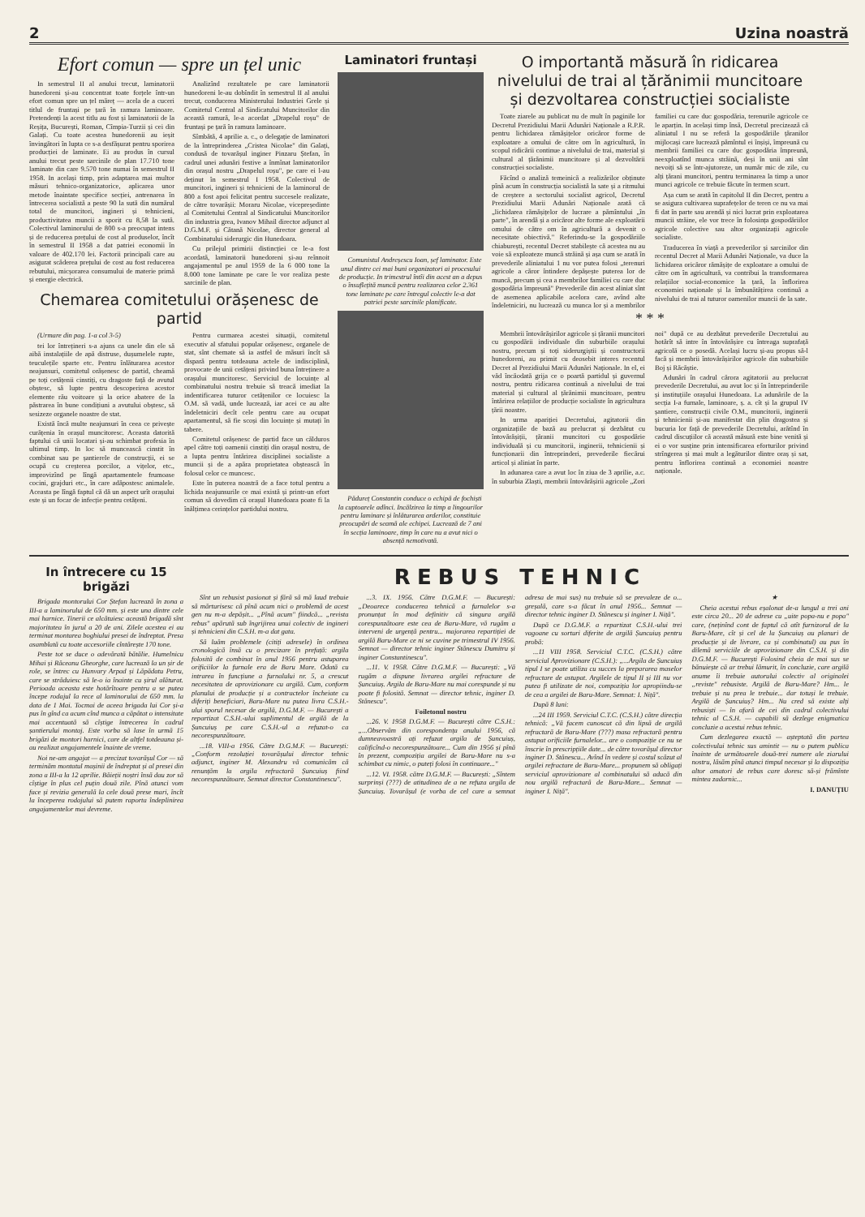2 Uzina noastră
Efort comun — spre un țel unic
In semestrul II al anului trecut, laminatorii hunedoreni și-au concentrat toate forțele într-un efort comun spre un țel măreț — acela de a cuceri titlul de fruntași pe țară în ramura laminoare. Pretendenți la acest titlu au fost și laminatorii de la Reșița, București, Roman, Cîmpia-Turzii și cei din Galați. Cu toate acestea hunedorenii au ieșit învingători în lupta ce s-a desfășurat pentru sporirea producției de laminate. Ei au produs în cursul anului trecut peste sarcinile de plan 17.710 tone laminate din care 9.570 tone numai în semestrul II 1958. In același timp, prin adaptarea mai multor măsuri tehnico-organizatorice, aplicarea unor metode înaintate specifice secției, antrenarea în întrecerea socialistă a peste 90 la sută din numărul total de muncitori, ingineri și tehnicieni, productivitatea muncii a sporit cu 8,58 la sută. Colectivul laminorului de 800 s-a preocupat intens și de reducerea prețului de cost al produselor, încît în semestrul II 1958 a dat patriei economii în valoare de 402.170 lei. Factorii principali care au asigurat scăderea prețului de cost au fost reducerea rebutului, micșorarea consumului de materie primă și energie electrică.
Analizînd rezultatele pe care laminatorii hunedoreni le-au dobîndit în semestrul II al anului trecut, conducerea Ministerului Industriei Grele și Comitetul Central al Sindicatului Muncitorilor din această ramură, le-a acordat „Drapelul roșu" de fruntași pe țară în ramura laminoare.
Sîmbătă, 4 aprilie a. c., o delegație de laminatori de la întreprinderea „Cristea Nicolae" din Galați, condusă de tovarășul inginer Pinzaru Ștefan, în cadrul unei adunări festive a înmînat laminatorilor din orașul nostru „Drapelul roșu", pe care ei l-au deținut în semestrul I 1958. Colectivul de muncitori, ingineri și tehnicieni de la laminorul de 800 a fost apoi felicitat pentru succesele realizate, de către tovarășii: Moraru Nicolae, vicepreședinte al Comitetului Central al Sindicatului Muncitorilor din industria grea, Ivanov Mihail director adjunct al D.G.M.F. și Cătană Nicolae, director general al Combinatului siderurgic din Hunedoara.
Cu prilejul primirii distincției ce le-a fost acordată, laminatorii hunedoreni și-au reînnoit angajamentul pe anul 1959 de la 6 000 tone la 8.000 tone laminate pe care le vor realiza peste sarcinile de plan.
Chemarea comitetului orășenesc de partid
(Urmare din pag. 1-a col 3-5)
tei lor întrețineri s-a ajuns ca unele din ele să aibă instalațiile de apă distruse, dușumelele rupte, teuculețile sparte etc. Pentru înlăturarea acestor neajunsuri, comitetul orășenesc de partid, cheamă pe toți cetățenii cinstiți, cu dragoste față de avutul obștesc, să lupte pentru descoperirea acestor elemente rău voitoare și la orice abatere de la păstrarea în bune condițiuni a avutului obștesc, să sesizeze organele noastre de stat.
Există încă multe neajunsuri în ceea ce privește curățenia în orașul muncitoresc. Aceasta datorită faptului că unii locatari și-au schimbat profesia în ultimul timp. In loc să muncească cinstit în combinat sau pe șantierele de construcții, ei se ocupă cu creșterea porcilor, a vițelor, etc., improvizînd pe lîngă apartamentele frumoase cocini, grajduri etc., în care adăpostesc animalele. Aceasta pe lîngă faptul că dă un aspect urît orașului este și un focar de infecție pentru cetățeni.
Pentru curmarea acestei situații, comitetul executiv al sfatului popular orășenesc, organele de stat, sînt chemate să ia astfel de măsuri încît să dispară pentru totdeauna actele de indisciplină, provocate de unii cetățeni privind buna întreținere a orașului muncitoresc. Serviciul de locuințe al combinatului nostru trebuie să treacă imediat la indentificarea tuturor cetățenilor ce locuiesc la O.M. să vadă, unde lucrează, iar acei ce au alte îndeletniciri decît cele pentru care au ocupat apartamentul, să fie scoși din locuințe și mutați în tabere.
Comitetul orășenesc de partid face un călduros apel către toți oamenii cinstiți din orașul nostru, de a lupta pentru întărirea disciplinei socialiste a muncii și de a apăra proprietatea obștească în folosul celor ce muncesc.
Este în puterea noastră de a face totul pentru a lichida neajunsurile ce mai există și printr-un efort comun să dovedim că orașul Hunedoara poate fi la înălțimea cerințelor partidului nostru.
Laminatori fruntași
Comunistul Andreșescu Ioan, șef laminator. Este unul dintre cei mai buni organizatori ai procesului de producție. In trimestrul întîi din acest an a depus o însuflețită muncă pentru realizarea celor 2.361 tone laminate pe care întregul colectiv le-a dat patriei peste sarcinile planificate.
Pădureț Constantin conduce o echipă de fochiști la cuptoarele adînci. Incălzirea la timp a lingourilor pentru laminare și înlăturarea arderilor, constituie preocupări de seamă ale echipei. Lucrează de 7 ani în secția laminoare, timp în care nu a avut nici o absență nemotivată.
O importantă măsură în ridicarea nivelului de trai al țărănimii muncitoare și dezvoltarea construcției socialiste
Toate ziarele au publicat nu de mult în paginile lor Decretul Prezidiului Marii Adunări Naționale a R.P.R. pentru lichidarea rămășițelor oricăror forme de exploatare a omului de către om în agricultură, în scopul ridicării continue a nivelului de trai, material și cultural al țărănimii muncitoare și al dezvoltării construcției socialiste.
Făcînd o analiză temeinică a realizărilor obținute pînă acum în construcția socialistă la sate și a ritmului de creștere a sectorului socialist agricol, Decretul Prezidiului Marii Adunări Naționale arată că „lichidarea rămășițelor de lucrare a pămîntului „în parte", în arendă și a oricăror alte forme ale exploatării omului de către om în agricultură a devenit o necesitate obiectivă." Referindu-se la gospodăriile chiaburești, recentul Decret stabilește că acestea nu au voie să exploateze muncă străină și așa cum se arată în prevederile aliniatului 1 nu vor putea folosi „terenuri agricole a căror întindere depășește puterea lor de muncă, precum și cea a membrilor familiei cu care duc gospodăria împreună" Prevederile din acest aliniat sînt de asemenea aplicabile acelora care, avînd alte îndeletniciri, nu lucrează cu munca lor și a membrilor familiei cu care duc gospodăria, terenurile agricole ce le aparțin. In același timp însă, Decretul precizează că aliniatul I nu se referă la gospodăriile țăranilor mijlocași care lucrează pămîntul ei înșiși, împreună cu membrii familiei cu care duc gospodăria împreună, neexploatînd munca străină, deși în unii ani sînt nevoiți să se într-ajutoreze, un număr mic de zile, cu alți țărani muncitori, pentru terminarea la timp a unor munci agricole ce trebuie făcute în termen scurt.
Așa cum se arată în capitolul II din Decret, pentru a se asigura cultivarea suprafețelor de teren ce nu va mai fi dat în parte sau arendă și nici lucrat prin exploatarea muncii străine, ele vor trece în folosința gospodăriilor agricole colective sau altor organizații agricole socialiste.
Traducerea în viață a prevederilor și sarcinilor din recentul Decret al Marii Adunări Naționale, va duce la lichidarea oricăror rămășițe de exploatare a omului de către om în agricultură, va contribui la transformarea relațiilor social-economice la țară, la înflorirea economiei naționale și la îmbunătățirea continuă a nivelului de trai al tuturor oamenilor muncii de la sate.
* * *
Membrii întovărășirilor agricole și țăranii muncitori cu gospodării individuale din suburbiile orașului nostru, precum și toți siderurgiștii și constructorii hunedoreni, au primit cu deosebit interes recentul Decret al Prezidiului Marii Adunări Naționale. In el, ei văd încăodată grija ce o poartă partidul și guvernul nostru, pentru ridicarea continuă a nivelului de trai material și cultural al țărănimii muncitoare, pentru întărirea relațiilor de producție socialiste în agricultura țării noastre.
In urma apariției Decretului, agitatorii din organizațiile de bază au prelucrat și dezbătut cu întovărășiții, țăranii muncitori cu gospodărie individuală și cu muncitorii, inginerii, tehnicienii și funcționarii din întreprinderi, prevederile fiecărui articol și aliniat în parte.
In adunarea care a avut loc în ziua de 3 aprilie, a.c. în suburbia Zlaști, membrii întovărășirii agricole „Zori noi" după ce au dezbătut prevederile Decretului au hotărît să intre în întovărășire cu întreaga suprafață agricolă ce o posedă. Același lucru și-au propus să-l facă și membrii întovărășirilor agricole din suburbiile Boj și Răcăștie.
Adunări în cadrul cărora agitatorii au prelucrat prevederile Decretului, au avut loc și în întreprinderile și instituțiile orașului Hunedoara. La adunările de la secția I-a furnale, laminoare, ș. a. cît și la grupul IV șantiere, construcții civile O.M., muncitorii, inginerii și tehnicienii și-au manifestat din plin dragostea și bucuria lor față de prevederile Decretului, arătînd în cadrul discuțiilor că această măsură este bine venită și ei o vor susține prin intensificarea eforturilor privind strîngerea și mai mult a legăturilor dintre oraș și sat, pentru înflorirea continuă a economiei noastre naționale.
In întrecere cu 15 brigăzi
Brigada montorului Cor Ștefan lucrează în zona a III-a a laminorului de 650 mm. și este una dintre cele mai harnice. Tinerii ce alcătuiesc această brigadă sînt majoritatea în jurul a 20 de ani. Zilele acestea ei au terminat montarea boghiului presei de îndreptat. Presa asamblată cu toate accesoriile cîntărește 170 tone.
Peste tot se duce o adevărată bătălie. Humelnicu Mihai și Răceanu Gheorghe, care lucrează la un șir de role, se întrec cu Hunvary Arpad și Lăpădatu Petru, care se străduiesc să le-o ia înainte cu șirul alăturat. Perioada aceasta este hotărîtoare pentru a se putea începe rodajul la rece al laminorului de 650 mm. la data de 1 Mai. Tocmai de aceea brigada lui Cor și-a pus în gînd ca acum cînd munca a căpătat o intensitate mai accentuată să cîștige întrecerea în cadrul șantierului montaj. Este vorba să lase în urmă 15 brigăzi de montori harnici, care de altfel totdeauna și-au realizat angajamentele înainte de vreme.
Noi ne-am angajat — a precizat tovarășul Cor — să terminăm montatul mașinii de îndreptat și al presei din zona a III-a la 12 aprilie. Băieții noștri însă dau zor să cîștige în plus cel puțin două zile. Pînă atunci vom face și revizia generală la cele două prese mari, încît la începerea rodajului să putem raporta îndeplinirea angajamentelor mai devreme.
REBUS TEHNIC
Sînt un rebusist pasionat și fără să mă laud trebuie să mărturisesc că pînă acum nici o problemă de acest gen nu m-a depășit... „Pînă acum" fiindcă... „revista rebus" apărută sub îngrijirea unui colectiv de ingineri și tehnicieni din C.S.H. m-a dat gata.
Să luăm problemele (citiți adresele) în ordinea cronologică însă cu o precizare în prefață: argila folosită de combinat în anul 1956 pentru astuparea orificiilor la furnale era de Baru Mare. Odată cu intrarea în funcțiune a furnalului nr. 5, a crescut necesitatea de aprovizionare cu argilă. Cum, conform planului de producție și a contractelor încheiate cu diferiți beneficiari, Baru-Mare nu putea livra C.S.H.-ului sporul necesar de argilă, D.G.M.F. — București a repartizat C.S.H.-ului suplimentul de argilă de la Șuncuiuș pe care C.S.H.-ul a refuzat-o ca necorespunzătoare.
...18. VIII-a 1956. Către D.G.M.F. — București: „Conform rezoluției tovarășului director tehnic adjunct, inginer M. Alexandru vă comunicăm că renunțăm la argila refractară Șuncuiuș fiind necorespunzătoare. Semnat director Constantinescu".
...3. IX. 1956. Către D.G.M.F. — București: „Deoarece conducerea tehnică a furnalelor s-a pronunțat în mod definitiv că singura argilă corespunzătoare este cea de Baru-Mare, vă rugăm a interveni de urgență pentru... majorarea repartiției de argilă Baru-Mare ce ni se cuvine pe trimestrul IV 1956. Semnat — director tehnic inginer Stănescu Dumitru și inginer Constantinescu".
...11. V. 1958. Către D.G.M.F. — București: „Vă rugăm a dispune livrarea argilei refractare de Șuncuiuș. Argila de Baru-Mare nu mai corespunde și nu poate fi folosită. Semnat — director tehnic, inginer D. Stănescu".
Foiletonul nostru
...26. V. 1958 D.G.M.F. — București către C.S.H.: „...Observăm din corespondența anului 1956, că dumneavoastră ați refuzat argila de Șuncuiuș, calificînd-o necorespunzătoare... Cum din 1956 și pînă în prezent, compoziția argilei de Baru-Mare nu s-a schimbat cu nimic, o puteți folosi în continuare..."
...12. VI. 1958. către D.G.M.F. — București: „Sîntem surprinși (???) de atitudinea de a ne refuza argila de Șuncuiuș. Tovarășul (e vorba de cel care a semnat adresa de mai sus) nu trebuie să se prevaleze de o... greșală, care s-a făcut în anul 1956... Semnat — director tehnic inginer D. Stănescu și inginer I. Niță".
După ce D.G.M.F. a repartizat C.S.H.-ului trei vagoane cu sorturi diferite de argilă Șuncuiuș pentru probă:
...11 VIII 1958. Serviciul C.T.C. (C.S.H.) către serviciul Aprovizionare (C.S.H.): „...Argila de Șuncuiuș tipul I se poate utiliza cu succes la prepararea maselor refractare de astupat. Argilele de tipul II și III nu vor putea fi utilizate de noi, compoziția lor apropiindu-se de cea a argilei de Baru-Mare. Semnat: I. Niță".
După 8 luni:
...24 III 1959. Serviciul C.T.C. (C.S.H.) către direcția tehnică: „Vă facem cunoscut că din lipsă de argilă refractară de Baru-Mare (???) masa refractară pentru astupat orificiile furnalelor... are o compoziție ce nu se înscrie în prescripțiile date... de către tovarășul director inginer D. Stănescu... Avînd în vedere și costul scăzut al argilei refractare de Baru-Mare... propunem să obligați serviciul aprovizionare al combinatului să aducă din nou argilă refractară de Baru-Mare... Semnat — inginer I. Niță".
★
Cheia acestui rebus eșalonat de-a lungul a trei ani este circa 20... 20 de adrese cu „uite popa-nu e popa" care, (neținînd cont de faptul că atît furnizorul de la Baru-Mare, cît și cel de la Șuncuiuș au planuri de producție și de livrare, ca și combinatul) au pus în dilemă serviciile de aprovizionare din C.S.H. și din D.G.M.F. — București Folosind cheia de mai sus se bănuiește că ar trebui lămurit, în concluzie, care argilă anume îi trebuie autorului colectiv al originalei „reviste" rebusiste. Argilă de Baru-Mare? Hm... le trebuie și nu prea le trebuie... dar totuși le trebuie. Argilă de Șuncuiuș? Hm... Nu cred să existe alți rebusiști — în afară de cei din cadrul colectivului tehnic al C.S.H. — capabili să dezlege enigmatica concluzie a acestui rebus tehnic.
Cum dezlegarea exactă — așteptată din partea colectivului tehnic sus amintit — nu o putem publica înainte de următoarele două-trei numere ale ziarului nostru, lăsăm pînă atunci timpul necesar și la dispoziția altor amatori de rebus care doresc să-și frămînte mintea zadarnic...
I. DANUȚIU